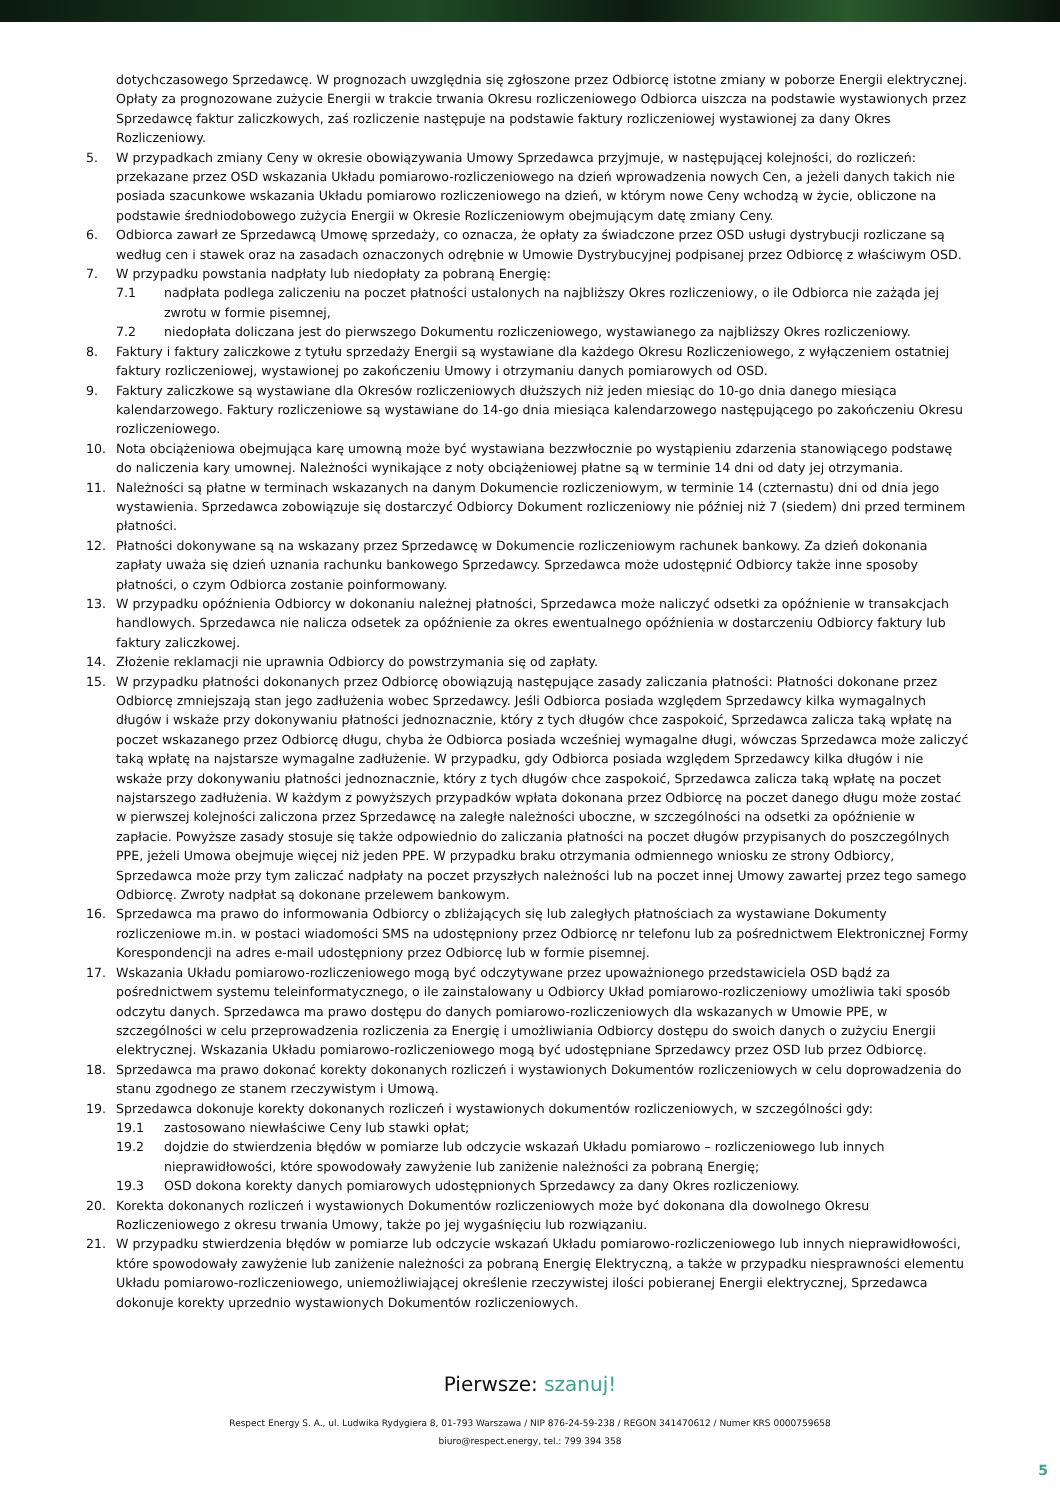dotychczasowego Sprzedawcę. W prognozach uwzględnia się zgłoszone przez Odbiorcę istotne zmiany w poborze Energii elektrycznej. Opłaty za prognozowane zużycie Energii w trakcie trwania Okresu rozliczeniowego Odbiorca uiszcza na podstawie wystawionych przez Sprzedawcę faktur zaliczkowych, zaś rozliczenie następuje na podstawie faktury rozliczeniowej wystawionej za dany Okres Rozliczeniowy.
5. W przypadkach zmiany Ceny w okresie obowiązywania Umowy Sprzedawca przyjmuje, w następującej kolejności, do rozliczeń: przekazane przez OSD wskazania Układu pomiarowo-rozliczeniowego na dzień wprowadzenia nowych Cen, a jeżeli danych takich nie posiada szacunkowe wskazania Układu pomiarowo rozliczeniowego na dzień, w którym nowe Ceny wchodzą w życie, obliczone na podstawie średniodobowego zużycia Energii w Okresie Rozliczeniowym obejmującym datę zmiany Ceny.
6. Odbiorca zawarł ze Sprzedawcą Umowę sprzedaży, co oznacza, że opłaty za świadczone przez OSD usługi dystrybucji rozliczane są według cen i stawek oraz na zasadach oznaczonych odrębnie w Umowie Dystrybucyjnej podpisanej przez Odbiorcę z właściwym OSD.
7. W przypadku powstania nadpłaty lub niedopłaty za pobraną Energię:
7.1 nadpłata podlega zaliczeniu na poczet płatności ustalonych na najbliższy Okres rozliczeniowy, o ile Odbiorca nie zażąda jej zwrotu w formie pisemnej,
7.2 niedopłata doliczana jest do pierwszego Dokumentu rozliczeniowego, wystawianego za najbliższy Okres rozliczeniowy.
8. Faktury i faktury zaliczkowe z tytułu sprzedaży Energii są wystawiane dla każdego Okresu Rozliczeniowego, z wyłączeniem ostatniej faktury rozliczeniowej, wystawionej po zakończeniu Umowy i otrzymaniu danych pomiarowych od OSD.
9. Faktury zaliczkowe są wystawiane dla Okresów rozliczeniowych dłuższych niż jeden miesiąc do 10-go dnia danego miesiąca kalendarzowego. Faktury rozliczeniowe są wystawiane do 14-go dnia miesiąca kalendarzowego następującego po zakończeniu Okresu rozliczeniowego.
10. Nota obciążeniowa obejmująca karę umowną może być wystawiana bezzwłocznie po wystąpieniu zdarzenia stanowiącego podstawę do naliczenia kary umownej. Należności wynikające z noty obciążeniowej płatne są w terminie 14 dni od daty jej otrzymania.
11. Należności są płatne w terminach wskazanych na danym Dokumencie rozliczeniowym, w terminie 14 (czternastu) dni od dnia jego wystawienia. Sprzedawca zobowiązuje się dostarczyć Odbiorcy Dokument rozliczeniowy nie później niż 7 (siedem) dni przed terminem płatności.
12. Płatności dokonywane są na wskazany przez Sprzedawcę w Dokumencie rozliczeniowym rachunek bankowy. Za dzień dokonania zapłaty uważa się dzień uznania rachunku bankowego Sprzedawcy. Sprzedawca może udostępnić Odbiorcy także inne sposoby płatności, o czym Odbiorca zostanie poinformowany.
13. W przypadku opóźnienia Odbiorcy w dokonaniu należnej płatności, Sprzedawca może naliczyć odsetki za opóźnienie w transakcjach handlowych. Sprzedawca nie nalicza odsetek za opóźnienie za okres ewentualnego opóźnienia w dostarczeniu Odbiorcy faktury lub faktury zaliczkowej.
14. Złożenie reklamacji nie uprawnia Odbiorcy do powstrzymania się od zapłaty.
15. W przypadku płatności dokonanych przez Odbiorcę obowiązują następujące zasady zaliczania płatności: Płatności dokonane przez Odbiorcę zmniejszają stan jego zadłużenia wobec Sprzedawcy. Jeśli Odbiorca posiada względem Sprzedawcy kilka wymagalnych długów i wskaże przy dokonywaniu płatności jednoznacznie, który z tych długów chce zaspokoić, Sprzedawca zalicza taką wpłatę na poczet wskazanego przez Odbiorcę długu, chyba że Odbiorca posiada wcześniej wymagalne długi, wówczas Sprzedawca może zaliczyć taką wpłatę na najstarsze wymagalne zadłużenie. W przypadku, gdy Odbiorca posiada względem Sprzedawcy kilka długów i nie wskaże przy dokonywaniu płatności jednoznacznie, który z tych długów chce zaspokoić, Sprzedawca zalicza taką wpłatę na poczet najstarszego zadłużenia. W każdym z powyższych przypadków wpłata dokonana przez Odbiorcę na poczet danego długu może zostać w pierwszej kolejności zaliczona przez Sprzedawcę na zaległe należności uboczne, w szczególności na odsetki za opóźnienie w zapłacie. Powyższe zasady stosuje się także odpowiednio do zaliczania płatności na poczet długów przypisanych do poszczególnych PPE, jeżeli Umowa obejmuje więcej niż jeden PPE. W przypadku braku otrzymania odmiennego wniosku ze strony Odbiorcy, Sprzedawca może przy tym zaliczać nadpłaty na poczet przyszłych należności lub na poczet innej Umowy zawartej przez tego samego Odbiorcę. Zwroty nadpłat są dokonane przelewem bankowym.
16. Sprzedawca ma prawo do informowania Odbiorcy o zbliżających się lub zaległych płatnościach za wystawiane Dokumenty rozliczeniowe m.in. w postaci wiadomości SMS na udostępniony przez Odbiorcę nr telefonu lub za pośrednictwem Elektronicznej Formy Korespondencji na adres e-mail udostępniony przez Odbiorcę lub w formie pisemnej.
17. Wskazania Układu pomiarowo-rozliczeniowego mogą być odczytywane przez upoważnionego przedstawiciela OSD bądź za pośrednictwem systemu teleinformatycznego, o ile zainstalowany u Odbiorcy Układ pomiarowo-rozliczeniowy umożliwia taki sposób odczytu danych. Sprzedawca ma prawo dostępu do danych pomiarowo-rozliczeniowych dla wskazanych w Umowie PPE, w szczególności w celu przeprowadzenia rozliczenia za Energię i umożliwiania Odbiorcy dostępu do swoich danych o zużyciu Energii elektrycznej. Wskazania Układu pomiarowo-rozliczeniowego mogą być udostępniane Sprzedawcy przez OSD lub przez Odbiorcę.
18. Sprzedawca ma prawo dokonać korekty dokonanych rozliczeń i wystawionych Dokumentów rozliczeniowych w celu doprowadzenia do stanu zgodnego ze stanem rzeczywistym i Umową.
19. Sprzedawca dokonuje korekty dokonanych rozliczeń i wystawionych dokumentów rozliczeniowych, w szczególności gdy:
19.1 zastosowano niewłaściwe Ceny lub stawki opłat;
19.2 dojdzie do stwierdzenia błędów w pomiarze lub odczycie wskazań Układu pomiarowo – rozliczeniowego lub innych nieprawidłowości, które spowodowały zawyżenie lub zaniżenie należności za pobraną Energię;
19.3 OSD dokona korekty danych pomiarowych udostępnionych Sprzedawcy za dany Okres rozliczeniowy.
20. Korekta dokonanych rozliczeń i wystawionych Dokumentów rozliczeniowych może być dokonana dla dowolnego Okresu Rozliczeniowego z okresu trwania Umowy, także po jej wygaśnięciu lub rozwiązaniu.
21. W przypadku stwierdzenia błędów w pomiarze lub odczycie wskazań Układu pomiarowo-rozliczeniowego lub innych nieprawidłowości, które spowodowały zawyżenie lub zaniżenie należności za pobraną Energię Elektryczną, a także w przypadku niesprawności elementu Układu pomiarowo-rozliczeniowego, uniemożliwiającej określenie rzeczywistej ilości pobieranej Energii elektrycznej, Sprzedawca dokonuje korekty uprzednio wystawionych Dokumentów rozliczeniowych.
Pierwsze: szanuj!
Respect Energy S. A., ul. Ludwika Rydygiera 8, 01-793 Warszawa / NIP 876-24-59-238 / REGON 341470612 / Numer KRS 0000759658
biuro@respect.energy, tel.: 799 394 358
5